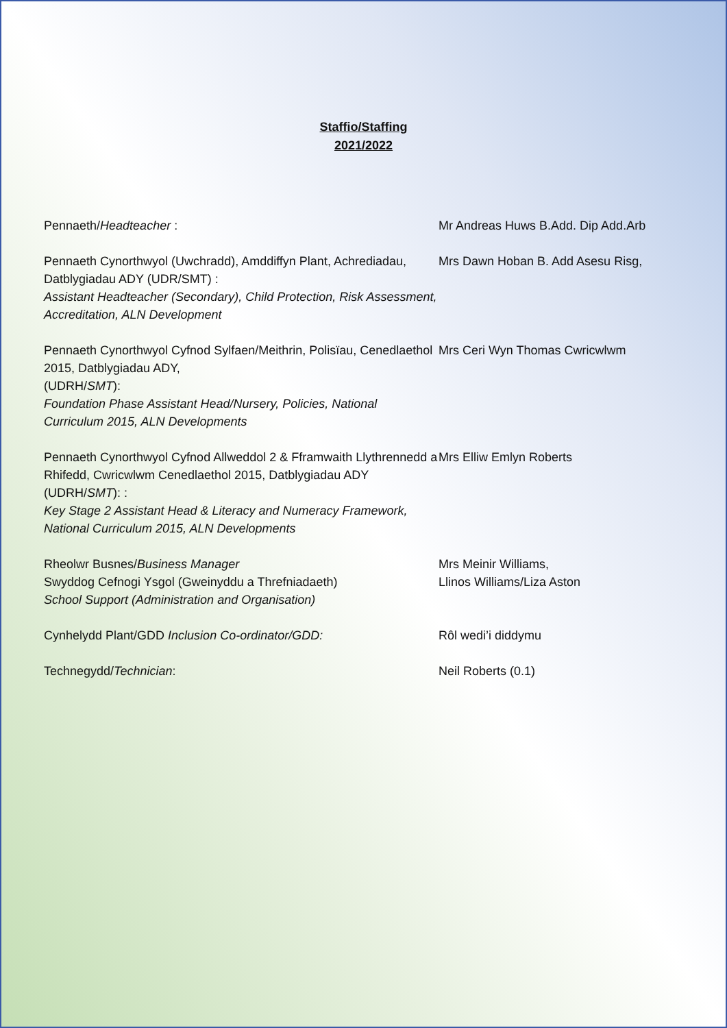Staffio/Staffing
2021/2022
Pennaeth/Headteacher : Mr Andreas Huws B.Add. Dip Add.Arb
Pennaeth Cynorthwyol (Uwchradd), Amddiffyn Plant, Achrediadau, Datblygiadau ADY (UDR/SMT) :
Assistant Headteacher (Secondary), Child Protection, Risk Assessment, Accreditation, ALN Development
Mrs Dawn Hoban B. Add Asesu Risg,
Pennaeth Cynorthwyol Cyfnod Sylfaen/Meithrin, Polisïau, Cenedlaethol 2015, Datblygiadau ADY,
(UDRH/SMT):
Foundation Phase Assistant Head/Nursery, Policies, National Curriculum 2015, ALN Developments
Mrs Ceri Wyn Thomas Cwricwlwm
Pennaeth Cynorthwyol Cyfnod Allweddol 2 & Fframwaith Llythrennedd a Rhifedd, Cwricwlwm Cenedlaethol 2015, Datblygiadau ADY (UDRH/SMT): :
Key Stage 2 Assistant Head & Literacy and Numeracy Framework, National Curriculum 2015, ALN Developments
Mrs Elliw Emlyn Roberts
Rheolwr Busnes/Business Manager
Swyddog Cefnogi Ysgol (Gweinyddu a Threfniadaeth)
School Support (Administration and Organisation)
Mrs Meinir Williams,
Llinos Williams/Liza Aston
Cynhelydd Plant/GDD Inclusion Co-ordinator/GDD: Rôl wedi’i diddymu
Technegydd/Technician: Neil Roberts (0.1)